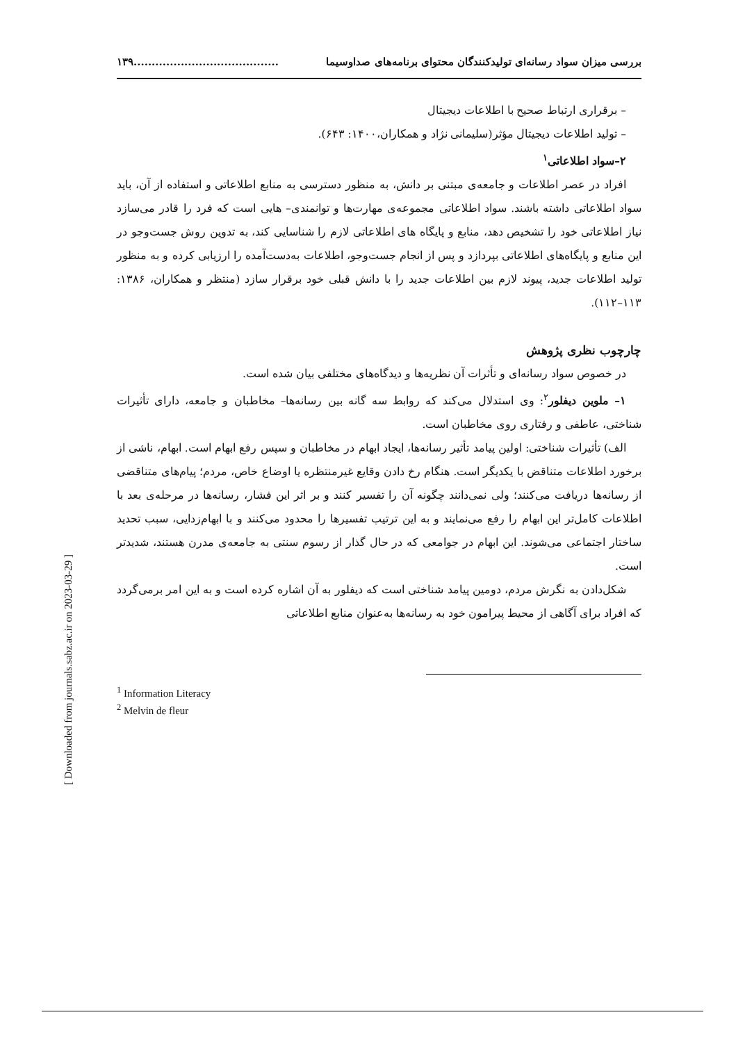بررسی میزان سواد رسانه‌ای تولیدکنندگان محتوای برنامه‌های صداوسیما........................................۱۳۹
– برقراری ارتباط صحیح با اطلاعات دیجیتال
– تولید اطلاعات دیجیتال مؤثر(سلیمانی نژاد و همکاران،۱۴۰۰: ۶۴۳).
۲–سواد اطلاعاتی<sup>۱</sup>
افراد در عصر اطلاعات و جامعه‌ی مبتنی بر دانش، به منظور دسترسی به منابع اطلاعاتی و استفاده از آن، باید سواد اطلاعاتی داشته باشند. سواد اطلاعاتی مجموعه‌ی مهارت‌ها و توانمندی‌– هایی است که فرد را قادر می‌سازد نیاز اطلاعاتی خود را تشخیص دهد، منابع و پایگاه های اطلاعاتی لازم را شناسایی کند، به تدوین روش جست‌وجو در این منابع و پایگاه‌های اطلاعاتی بپردازد و پس از انجام جست‌وجو، اطلاعات به‌دست‌آمده را ارزیابی کرده و به منظور تولید اطلاعات جدید، پیوند لازم بین اطلاعات جدید را با دانش قبلی خود برقرار سازد (منتظر و همکاران، ۱۳۸۶: ۱۱۳–۱۱۲).
چارچوب نظری پژوهش
در خصوص سواد رسانه‌ای و تأثرات آن نظریه‌ها و دیدگاه‌های مختلفی بیان شده است.
۱– ملوین دیفلور<sup>۲</sup>: وی استدلال می‌کند که روابط سه گانه بین رسانه‌ها– مخاطبان و جامعه، دارای تأثیرات شناختی، عاطفی و رفتاری روی مخاطبان است.
الف) تأثیرات شناختی: اولین پیامد تأثیر رسانه‌ها، ایجاد ابهام در مخاطبان و سپس رفع ابهام است. ابهام، ناشی از برخورد اطلاعات متناقض با یکدیگر است. هنگام رخ دادن وقایع غیرمنتظره یا اوضاع خاص، مردم؛ پیام‌های متناقضی از رسانه‌ها دریافت می‌کنند؛ ولی نمی‌دانند چگونه آن را تفسیر کنند و بر اثر این فشار، رسانه‌ها در مرحله‌ی بعد با اطلاعات کامل‌تر این ابهام را رفع می‌نمایند و به این ترتیب تفسیرها را محدود می‌کنند و با ابهام‌زدایی، سبب تحدید ساختار اجتماعی می‌شوند. این ابهام در جوامعی که در حال گذار از رسوم سنتی به جامعه‌ی مدرن هستند، شدیدتر است.
شکل‌دادن به نگرش مردم، دومین پیامد شناختی است که دیفلور به آن اشاره کرده است و به این امر برمی‌گردد که افراد برای آگاهی از محیط پیرامون خود به رسانه‌ها به‌عنوان منابع اطلاعاتی
<sup>1</sup> Information Literacy
<sup>2</sup> Melvin de fleur
[ Downloaded from journals.sabz.ac.ir on 2023-03-29 ]